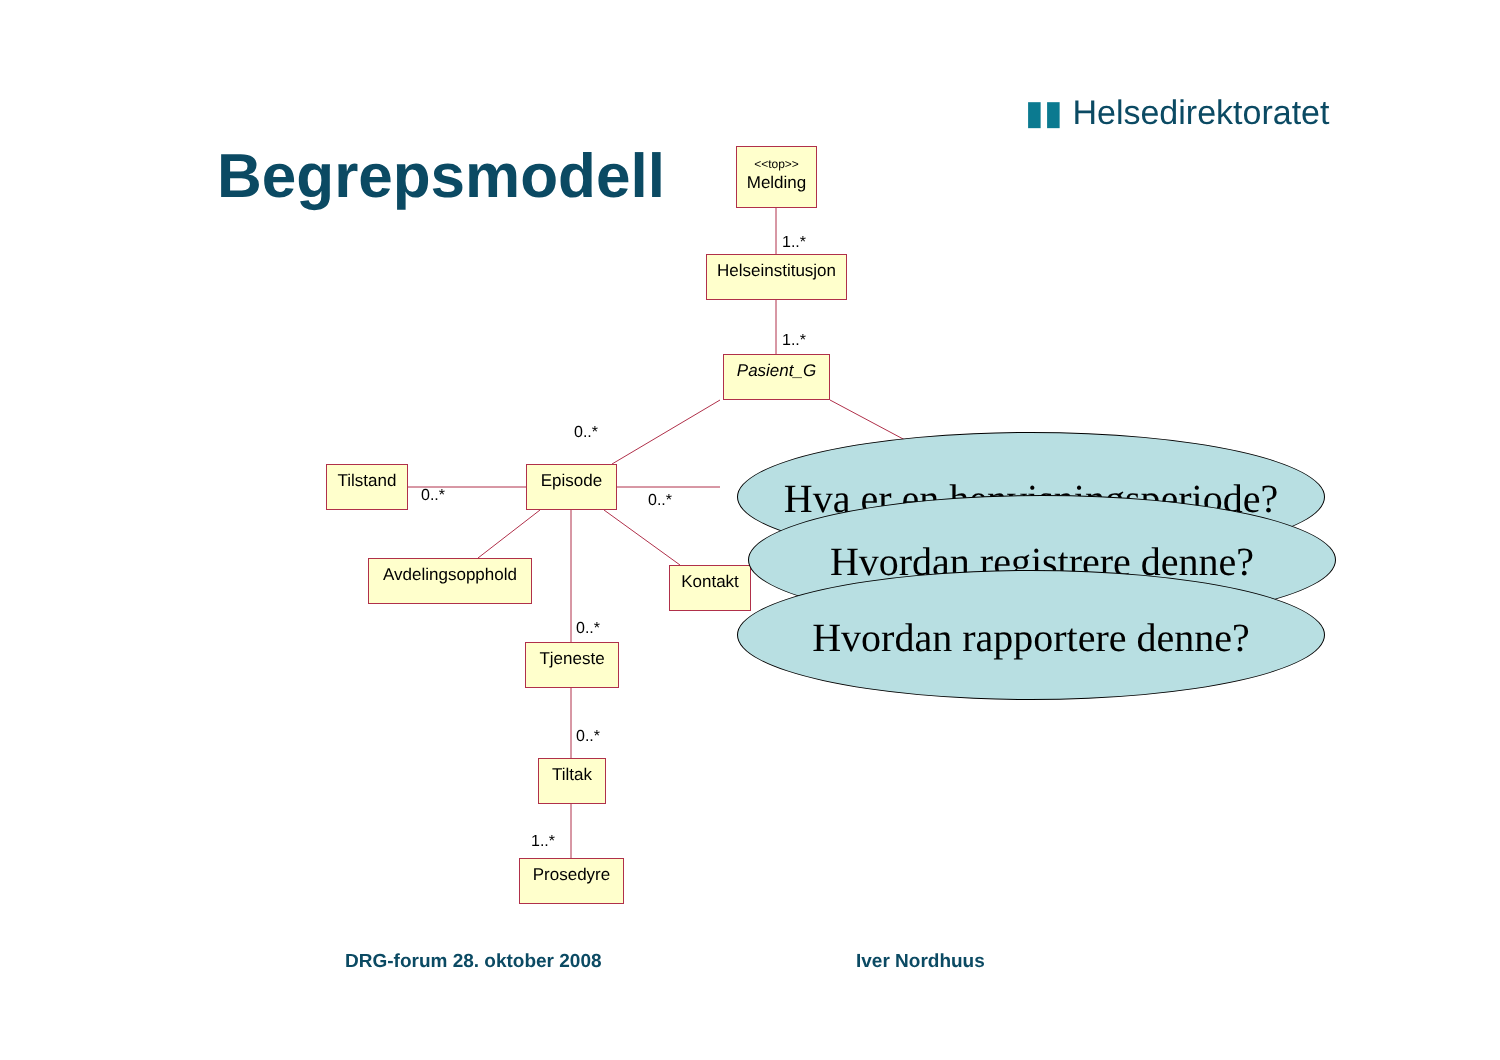▮▮ Helsedirektoratet
Begrepsmodell
<<top>>
Melding
1..*
Helseinstitusjon
1..*
Pasient_G
0..*
Tilstand
0..*
Episode
0..*
Avdelingsopphold Kontakt
0..*
Tjeneste
0..*
Tiltak
1..*
Prosedyre
Hva er en henvisningsperiode?
Hvordan registrere denne?
Hvordan rapportere denne?
DRG-forum 28. oktober 2008 Iver Nordhuus